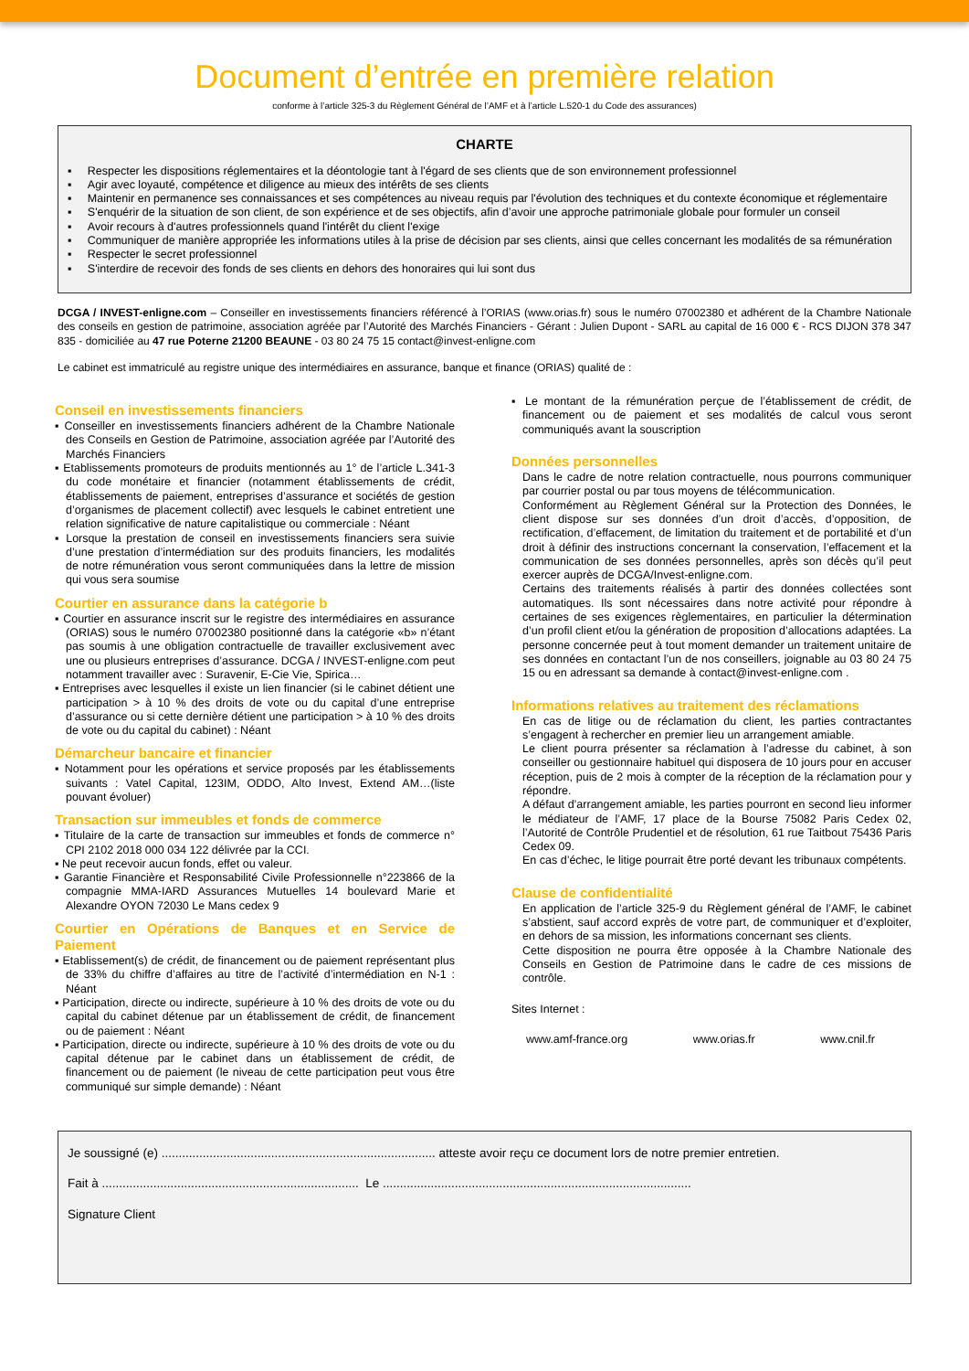Document d’entrée en première relation
conforme à l’article 325-3 du Règlement Général de l’AMF et à l’article L.520-1 du Code des assurances)
CHARTE
▪ Respecter les dispositions réglementaires et la déontologie tant à l'égard de ses clients que de son environnement professionnel
▪ Agir avec loyauté, compétence et diligence au mieux des intérêts de ses clients
▪ Maintenir en permanence ses connaissances et ses compétences au niveau requis par l'évolution des techniques et du contexte économique et réglementaire
▪ S'enquérir de la situation de son client, de son expérience et de ses objectifs, afin d’avoir une approche patrimoniale globale pour formuler un conseil
▪ Avoir recours à d'autres professionnels quand l'intérêt du client l'exige
▪ Communiquer de manière appropriée les informations utiles à la prise de décision par ses clients, ainsi que celles concernant les modalités de sa rémunération
▪ Respecter le secret professionnel
▪ S'interdire de recevoir des fonds de ses clients en dehors des honoraires qui lui sont dus
DCGA / INVEST-enligne.com – Conseiller en investissements financiers référencé à l’ORIAS (www.orias.fr) sous le numéro 07002380 et adhérent de la Chambre Nationale des conseils en gestion de patrimoine, association agréée par l’Autorité des Marchés Financiers - Gérant : Julien Dupont - SARL au capital de 16 000 € - RCS DIJON 378 347 835 - domiciliée au 47 rue Poterne 21200 BEAUNE - 03 80 24 75 15 contact@invest-enligne.com
Le cabinet est immatriculé au registre unique des intermédiaires en assurance, banque et finance (ORIAS) qualité de :
Conseil en investissements financiers
▪ Conseiller en investissements financiers adhérent de la Chambre Nationale des Conseils en Gestion de Patrimoine, association agréée par l’Autorité des Marchés Financiers
▪ Etablissements promoteurs de produits mentionnés au 1° de l’article L.341-3 du code monétaire et financier (notamment établissements de crédit, établissements de paiement, entreprises d’assurance et sociétés de gestion d’organismes de placement collectif) avec lesquels le cabinet entretient une relation significative de nature capitalistique ou commerciale : Néant
▪ Lorsque la prestation de conseil en investissements financiers sera suivie d’une prestation d’intermédiation sur des produits financiers, les modalités de notre rémunération vous seront communiquées dans la lettre de mission qui vous sera soumise
Courtier en assurance dans la catégorie b
▪ Courtier en assurance inscrit sur le registre des intermédiaires en assurance (ORIAS) sous le numéro 07002380 positionné dans la catégorie «b» n’étant pas soumis à une obligation contractuelle de travailler exclusivement avec une ou plusieurs entreprises d’assurance. DCGA / INVEST-enligne.com peut notamment travailler avec : Suravenir, E-Cie Vie, Spirica…
▪ Entreprises avec lesquelles il existe un lien financier (si le cabinet détient une participation > à 10 % des droits de vote ou du capital d’une entreprise d’assurance ou si cette dernière détient une participation > à 10 % des droits de vote ou du capital du cabinet) : Néant
Démarcheur bancaire et financier
▪ Notamment pour les opérations et service proposés par les établissements suivants : Vatel Capital, 123IM, ODDO, Alto Invest, Extend AM…(liste pouvant évoluer)
Transaction sur immeubles et fonds de commerce
▪ Titulaire de la carte de transaction sur immeubles et fonds de commerce n° CPI 2102 2018 000 034 122 délivrée par la CCI.
▪ Ne peut recevoir aucun fonds, effet ou valeur.
▪ Garantie Financière et Responsabilité Civile Professionnelle n°223866 de la compagnie MMA-IARD Assurances Mutuelles 14 boulevard Marie et Alexandre OYON 72030 Le Mans cedex 9
Courtier en Opérations de Banques et en Service de Paiement
▪ Etablissement(s) de crédit, de financement ou de paiement représentant plus de 33% du chiffre d’affaires au titre de l’activité d’intermédiation en N-1 : Néant
▪ Participation, directe ou indirecte, supérieure à 10 % des droits de vote ou du capital du cabinet détenue par un établissement de crédit, de financement ou de paiement : Néant
▪ Participation, directe ou indirecte, supérieure à 10 % des droits de vote ou du capital détenue par le cabinet dans un établissement de crédit, de financement ou de paiement (le niveau de cette participation peut vous être communiqué sur simple demande) : Néant
▪ Le montant de la rémunération perçue de l’établissement de crédit, de financement ou de paiement et ses modalités de calcul vous seront communiqués avant la souscription
Données personnelles
Dans le cadre de notre relation contractuelle, nous pourrons communiquer par courrier postal ou par tous moyens de télécommunication.
Conformément au Règlement Général sur la Protection des Données, le client dispose sur ses données d’un droit d’accès, d’opposition, de rectification, d’effacement, de limitation du traitement et de portabilité et d’un droit à définir des instructions concernant la conservation, l’effacement et la communication de ses données personnelles, après son décès qu’il peut exercer auprès de DCGA/Invest-enligne.com.
Certains des traitements réalisés à partir des données collectées sont automatiques. Ils sont nécessaires dans notre activité pour répondre à certaines de ses exigences règlementaires, en particulier la détermination d’un profil client et/ou la génération de proposition d’allocations adaptées. La personne concernée peut à tout moment demander un traitement unitaire de ses données en contactant l’un de nos conseillers, joignable au 03 80 24 75 15 ou en adressant sa demande à contact@invest-enligne.com .
Informations relatives au traitement des réclamations
En cas de litige ou de réclamation du client, les parties contractantes s’engagent à rechercher en premier lieu un arrangement amiable.
Le client pourra présenter sa réclamation à l’adresse du cabinet, à son conseiller ou gestionnaire habituel qui disposera de 10 jours pour en accuser réception, puis de 2 mois à compter de la réception de la réclamation pour y répondre.
A défaut d’arrangement amiable, les parties pourront en second lieu informer le médiateur de l’AMF, 17 place de la Bourse 75082 Paris Cedex 02, l’Autorité de Contrôle Prudentiel et de résolution, 61 rue Taitbout 75436 Paris Cedex 09.
En cas d’échec, le litige pourrait être porté devant les tribunaux compétents.
Clause de confidentialité
En application de l’article 325-9 du Règlement général de l’AMF, le cabinet s’abstient, sauf accord exprès de votre part, de communiquer et d’exploiter, en dehors de sa mission, les informations concernant ses clients.
Cette disposition ne pourra être opposée à la Chambre Nationale des Conseils en Gestion de Patrimoine dans le cadre de ces missions de contrôle.
Sites Internet :
www.amf-france.org www.orias.fr www.cnil.fr
Je soussigné (e) ................................................................................ atteste avoir reçu ce document lors de notre premier entretien.
Fait à ........................................................................... Le ..........................................................................................
Signature Client